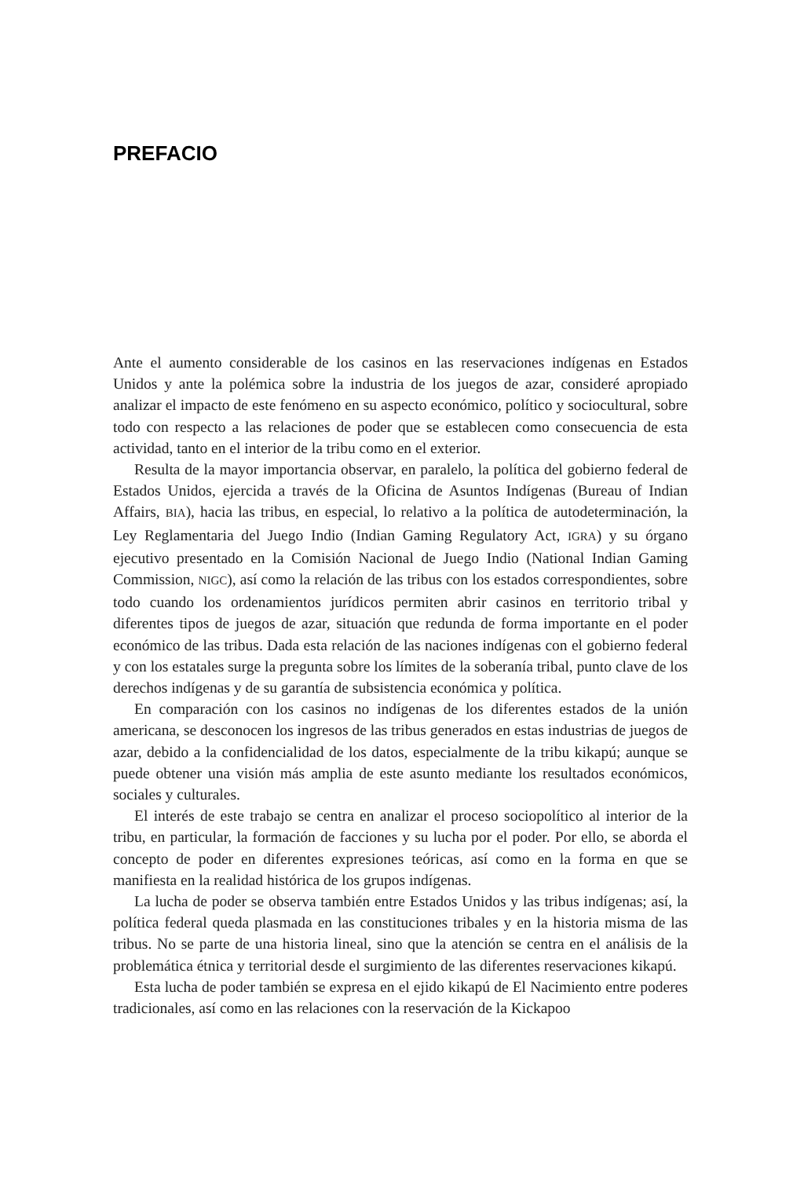PREFACIO
Ante el aumento considerable de los casinos en las reservaciones indígenas en Estados Unidos y ante la polémica sobre la industria de los juegos de azar, consideré apropiado analizar el impacto de este fenómeno en su aspecto económico, político y sociocultural, sobre todo con respecto a las relaciones de poder que se establecen como consecuencia de esta actividad, tanto en el interior de la tribu como en el exterior.
Resulta de la mayor importancia observar, en paralelo, la política del gobierno federal de Estados Unidos, ejercida a través de la Oficina de Asuntos Indígenas (Bureau of Indian Affairs, BIA), hacia las tribus, en especial, lo relativo a la política de autodeterminación, la Ley Reglamentaria del Juego Indio (Indian Gaming Regulatory Act, IGRA) y su órgano ejecutivo presentado en la Comisión Nacional de Juego Indio (National Indian Gaming Commission, NIGC), así como la relación de las tribus con los estados correspondientes, sobre todo cuando los ordenamientos jurídicos permiten abrir casinos en territorio tribal y diferentes tipos de juegos de azar, situación que redunda de forma importante en el poder económico de las tribus. Dada esta relación de las naciones indígenas con el gobierno federal y con los estatales surge la pregunta sobre los límites de la soberanía tribal, punto clave de los derechos indígenas y de su garantía de subsistencia económica y política.
En comparación con los casinos no indígenas de los diferentes estados de la unión americana, se desconocen los ingresos de las tribus generados en estas industrias de juegos de azar, debido a la confidencialidad de los datos, especialmente de la tribu kikapú; aunque se puede obtener una visión más amplia de este asunto mediante los resultados económicos, sociales y culturales.
El interés de este trabajo se centra en analizar el proceso sociopolítico al interior de la tribu, en particular, la formación de facciones y su lucha por el poder. Por ello, se aborda el concepto de poder en diferentes expresiones teóricas, así como en la forma en que se manifiesta en la realidad histórica de los grupos indígenas.
La lucha de poder se observa también entre Estados Unidos y las tribus indígenas; así, la política federal queda plasmada en las constituciones tribales y en la historia misma de las tribus. No se parte de una historia lineal, sino que la atención se centra en el análisis de la problemática étnica y territorial desde el surgimiento de las diferentes reservaciones kikapú.
Esta lucha de poder también se expresa en el ejido kikapú de El Nacimiento entre poderes tradicionales, así como en las relaciones con la reservación de la Kickapoo